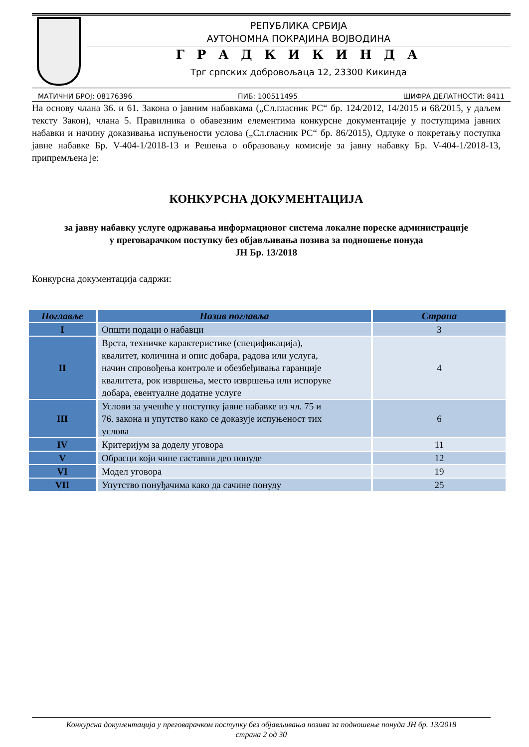РЕПУБЛИКА СРБИЈА
АУТОНОМНА ПОКРАЈИНА ВОЈВОДИНА
Г Р А Д К И К И Н Д А
Трг српских добровољаца 12, 23300 Кикинда
МАТИЧНИ БРОЈ: 08176396 ПИБ: 100511495 ШИФРА ДЕЛАТНОСТИ: 8411
На основу члана 36. и 61. Закона о јавним набавкама („Сл.гласник РС“ бр. 124/2012, 14/2015 и 68/2015, у даљем тексту Закон), члана 5. Правилника о обавезним елементима конкурсне документације у поступцима јавних набавки и начину доказивања испуњености услова („Сл.гласник РС“ бр. 86/2015), Одлуке о покретању поступка јавне набавке Бр. V-404-1/2018-13 и Решења о образовању комисије за јавну набавку Бр. V-404-1/2018-13, припремљена је:
КОНКУРСНА ДОКУМЕНТАЦИЈА
за јавну набавку услуге одржавања информационог система локалне пореске администрације
у преговарачком поступку без објављивања позива за подношење понуда
ЈН Бр. 13/2018
Конкурсна документација садржи:
| Поглавље | Назив поглавља | Страна |
| --- | --- | --- |
| I | Општи подаци о набавци | 3 |
| II | Врста, техничке карактеристике (спецификација), квалитет, количина и опис добара, радова или услуга, начин спровођења контроле и обезбеђивања гаранције квалитета, рок извршења, место извршења или испоруке добара, евентуалне додатне услуге | 4 |
| III | Услови за учешће у поступку јавне набавке из чл. 75 и 76. закона и упутство како се доказује испуњеност тих услова | 6 |
| IV | Критеријум за доделу уговора | 11 |
| V | Обрасци који чине саставни део понуде | 12 |
| VI | Модел уговора | 19 |
| VII | Упутство понуђачима како да сачине понуду | 25 |
Конкурсна документација у преговарачком поступку без објављивања позива за подношење понуда ЈН бр. 13/2018
страна 2 од 30